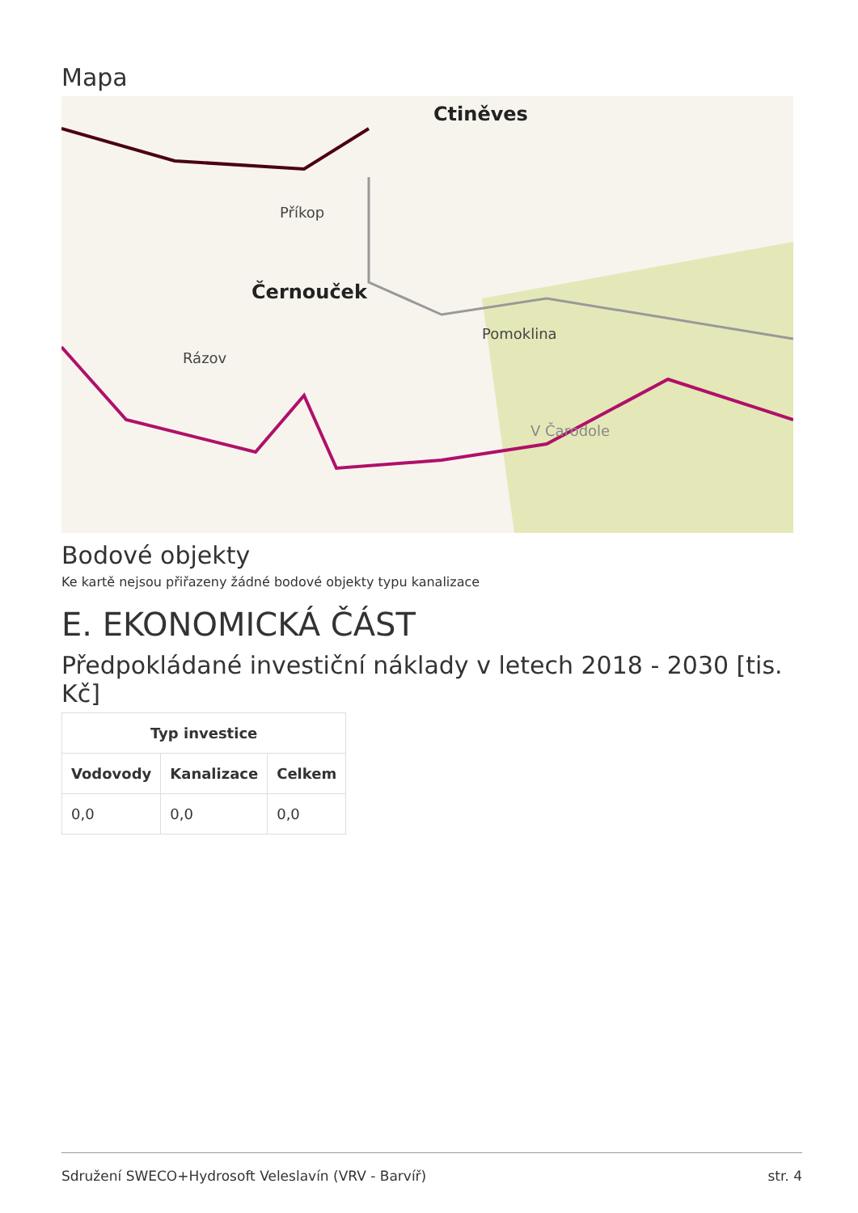Mapa
Ctiněves
Černouček
Příkop
Pomoklina
Rázov
V Čarodole
Bodové objekty
Ke kartě nejsou přiřazeny žádné bodové objekty typu kanalizace
E. EKONOMICKÁ ČÁST
Předpokládané investiční náklady v letech 2018 - 2030 [tis. Kč]
| Typ investice | | |
| --- | --- | --- |
| Vodovody | Kanalizace | Celkem |
| 0,0 | 0,0 | 0,0 |
Sdružení SWECO+Hydrosoft Veleslavín (VRV - Barvíř) str. 4